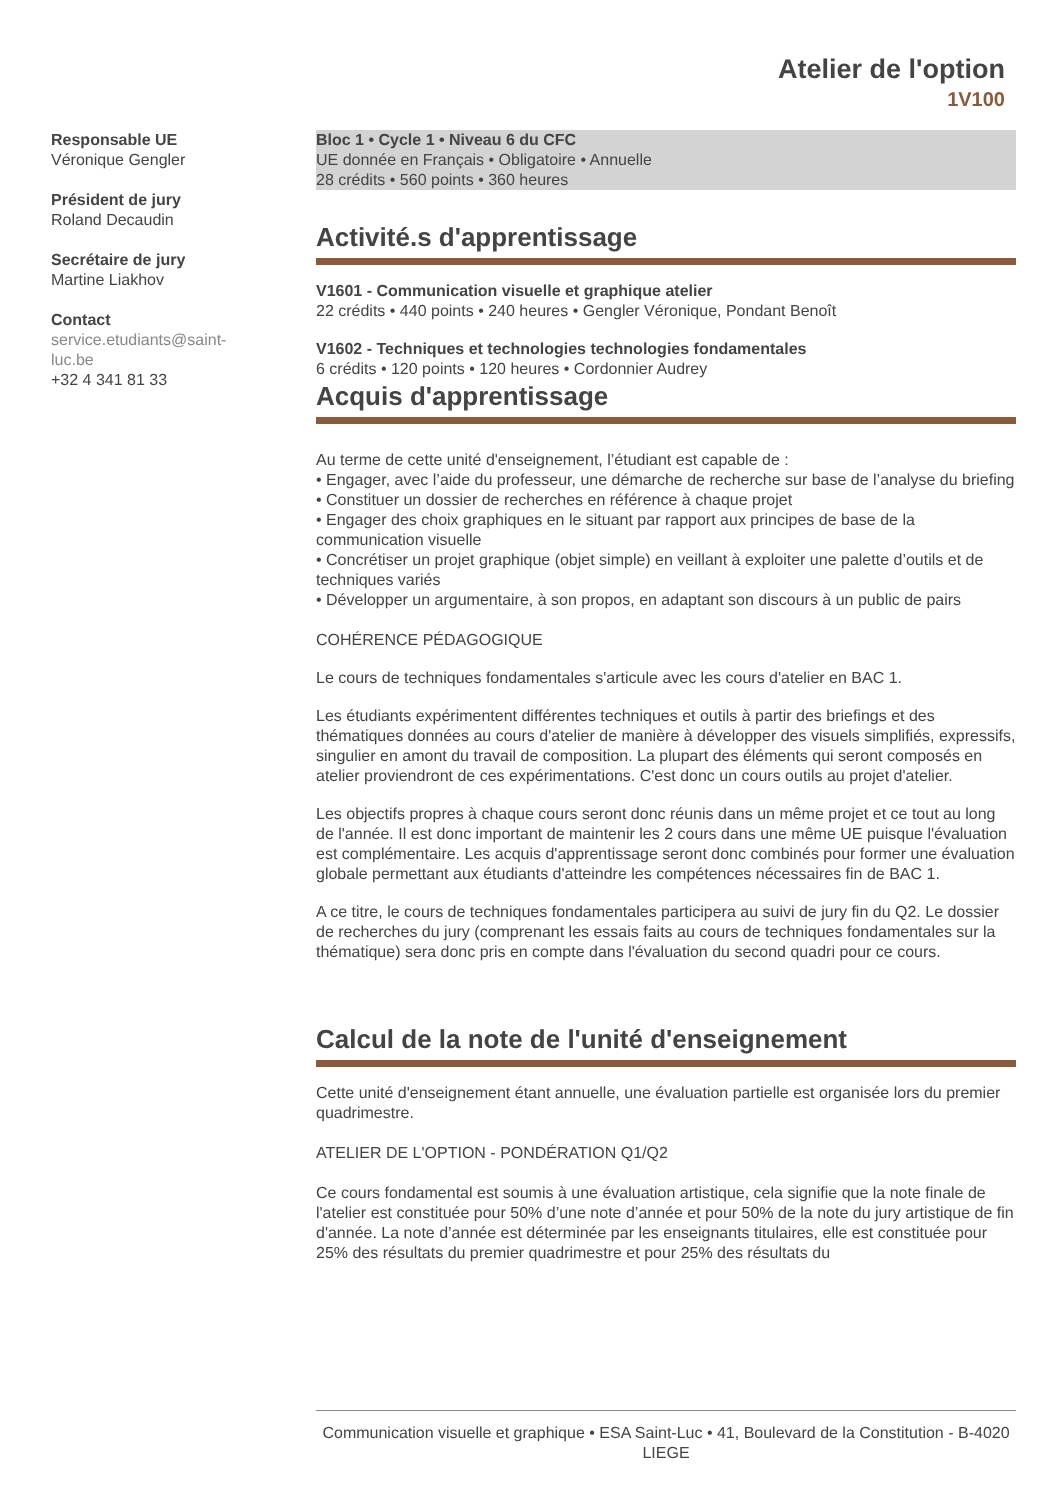Atelier de l'option
1V100
Responsable UE
Véronique Gengler
Président de jury
Roland Decaudin
Secrétaire de jury
Martine Liakhov
Contact
service.etudiants@saint-luc.be
+32 4 341 81 33
Bloc 1 • Cycle 1 • Niveau 6 du CFC
UE donnée en Français • Obligatoire • Annuelle
28 crédits • 560 points • 360 heures
Activité.s d'apprentissage
V1601 - Communication visuelle et graphique atelier
22 crédits • 440 points • 240 heures • Gengler Véronique, Pondant Benoît
V1602 - Techniques et technologies technologies fondamentales
6 crédits • 120 points • 120 heures • Cordonnier Audrey
Acquis d'apprentissage
Au terme de cette unité d'enseignement, l’étudiant est capable de :
• Engager, avec l’aide du professeur, une démarche de recherche sur base de l’analyse du briefing
• Constituer un dossier de recherches en référence à chaque projet
• Engager des choix graphiques en le situant par rapport aux principes de base de la communication visuelle
• Concrétiser un projet graphique (objet simple) en veillant à exploiter une palette d’outils et de techniques variés
• Développer un argumentaire, à son propos, en adaptant son discours à un public de pairs
COHÉRENCE PÉDAGOGIQUE
Le cours de techniques fondamentales s'articule avec les cours d'atelier en BAC 1.
Les étudiants expérimentent différentes techniques et outils à partir des briefings et des thématiques données au cours d'atelier de manière à développer des visuels simplifiés, expressifs, singulier en amont du travail de composition. La plupart des éléments qui seront composés en atelier proviendront de ces expérimentations. C'est donc un cours outils au projet d'atelier.
Les objectifs propres à chaque cours seront donc réunis dans un même projet et ce tout au long de l'année. Il est donc important de maintenir les 2 cours dans une même UE puisque l'évaluation est complémentaire. Les acquis d'apprentissage seront donc combinés pour former une évaluation globale permettant aux étudiants d'atteindre les compétences nécessaires fin de BAC 1.
A ce titre, le cours de techniques fondamentales participera au suivi de jury fin du Q2. Le dossier de recherches du jury (comprenant les essais faits au cours de techniques fondamentales sur la thématique) sera donc pris en compte dans l'évaluation du second quadri pour ce cours.
Calcul de la note de l'unité d'enseignement
Cette unité d'enseignement étant annuelle, une évaluation partielle est organisée lors du premier quadrimestre.
ATELIER DE L'OPTION - PONDÉRATION Q1/Q2
Ce cours fondamental est soumis à une évaluation artistique, cela signifie que la note finale de l'atelier est constituée pour 50% d’une note d’année et pour 50% de la note du jury artistique de fin d'année. La note d’année est déterminée par les enseignants titulaires, elle est constituée pour 25% des résultats du premier quadrimestre et pour 25% des résultats du
Communication visuelle et graphique • ESA Saint-Luc • 41, Boulevard de la Constitution - B-4020 LIEGE